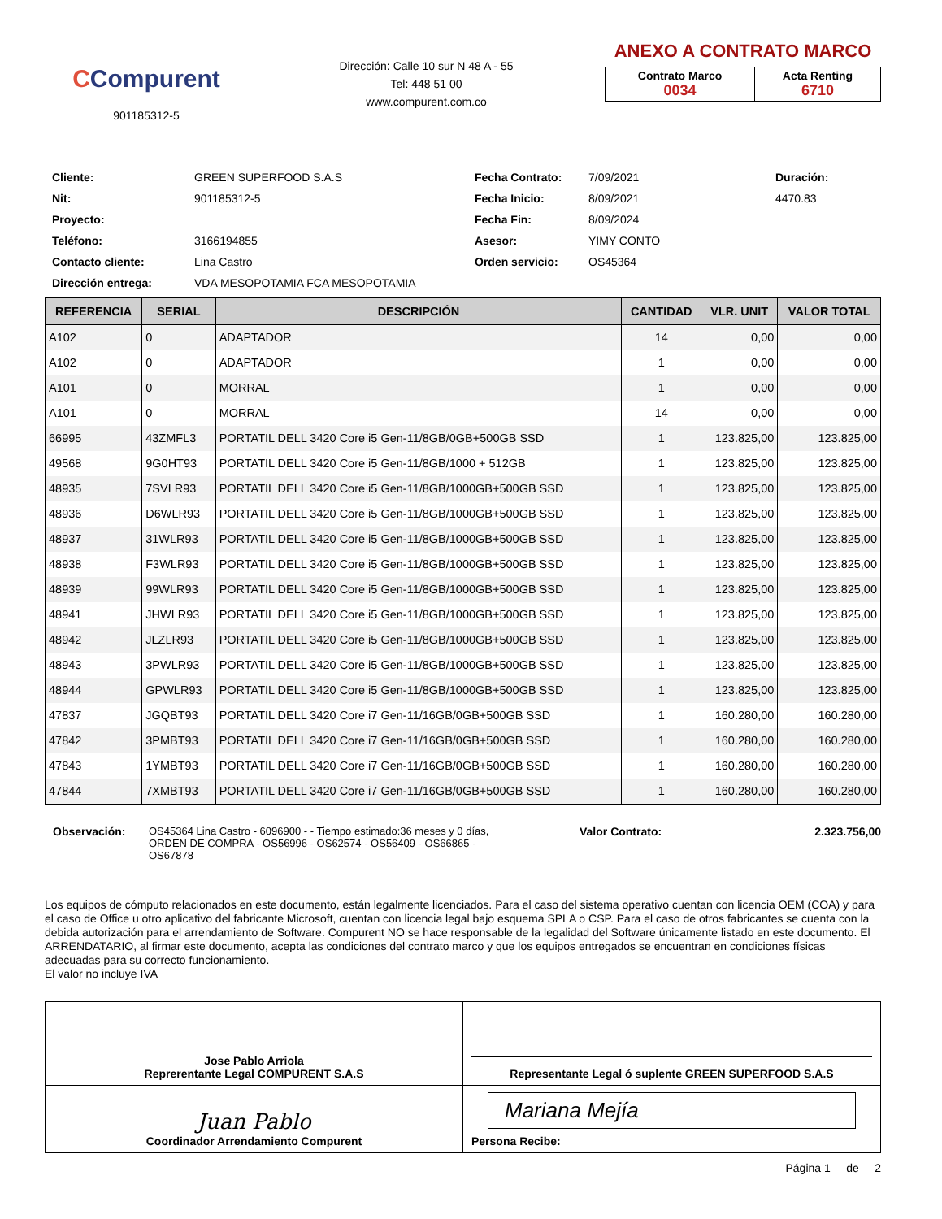CCompurent
901185312-5
Dirección: Calle 10 sur N 48 A - 55
Tel: 448 51 00
www.compurent.com.co
ANEXO A CONTRATO MARCO
| Contrato Marco 0034 | Acta Renting 6710 |
Cliente:
GREEN SUPERFOOD S.A.S
Fecha Contrato:
7/09/2021
Duración:
Nit:
901185312-5
Fecha Inicio:
8/09/2021
4470.83
Proyecto:
Fecha Fin:
8/09/2024
Teléfono:
3166194855
Asesor:
YIMY CONTO
Contacto cliente:
Lina Castro
Orden servicio:
OS45364
Dirección entrega:
VDA MESOPOTAMIA FCA MESOPOTAMIA
| REFERENCIA | SERIAL | DESCRIPCIÓN | CANTIDAD | VLR. UNIT | VALOR TOTAL |
| --- | --- | --- | --- | --- | --- |
| A102 | 0 | ADAPTADOR | 14 | 0,00 | 0,00 |
| A102 | 0 | ADAPTADOR | 1 | 0,00 | 0,00 |
| A101 | 0 | MORRAL | 1 | 0,00 | 0,00 |
| A101 | 0 | MORRAL | 14 | 0,00 | 0,00 |
| 66995 | 43ZMFL3 | PORTATIL DELL 3420 Core i5 Gen-11/8GB/0GB+500GB SSD | 1 | 123.825,00 | 123.825,00 |
| 49568 | 9G0HT93 | PORTATIL DELL 3420 Core i5 Gen-11/8GB/1000 + 512GB | 1 | 123.825,00 | 123.825,00 |
| 48935 | 7SVLR93 | PORTATIL DELL 3420 Core i5 Gen-11/8GB/1000GB+500GB SSD | 1 | 123.825,00 | 123.825,00 |
| 48936 | D6WLR93 | PORTATIL DELL 3420 Core i5 Gen-11/8GB/1000GB+500GB SSD | 1 | 123.825,00 | 123.825,00 |
| 48937 | 31WLR93 | PORTATIL DELL 3420 Core i5 Gen-11/8GB/1000GB+500GB SSD | 1 | 123.825,00 | 123.825,00 |
| 48938 | F3WLR93 | PORTATIL DELL 3420 Core i5 Gen-11/8GB/1000GB+500GB SSD | 1 | 123.825,00 | 123.825,00 |
| 48939 | 99WLR93 | PORTATIL DELL 3420 Core i5 Gen-11/8GB/1000GB+500GB SSD | 1 | 123.825,00 | 123.825,00 |
| 48941 | JHWLR93 | PORTATIL DELL 3420 Core i5 Gen-11/8GB/1000GB+500GB SSD | 1 | 123.825,00 | 123.825,00 |
| 48942 | JLZLR93 | PORTATIL DELL 3420 Core i5 Gen-11/8GB/1000GB+500GB SSD | 1 | 123.825,00 | 123.825,00 |
| 48943 | 3PWLR93 | PORTATIL DELL 3420 Core i5 Gen-11/8GB/1000GB+500GB SSD | 1 | 123.825,00 | 123.825,00 |
| 48944 | GPWLR93 | PORTATIL DELL 3420 Core i5 Gen-11/8GB/1000GB+500GB SSD | 1 | 123.825,00 | 123.825,00 |
| 47837 | JGQBT93 | PORTATIL DELL 3420 Core i7 Gen-11/16GB/0GB+500GB SSD | 1 | 160.280,00 | 160.280,00 |
| 47842 | 3PMBT93 | PORTATIL DELL 3420 Core i7 Gen-11/16GB/0GB+500GB SSD | 1 | 160.280,00 | 160.280,00 |
| 47843 | 1YMBT93 | PORTATIL DELL 3420 Core i7 Gen-11/16GB/0GB+500GB SSD | 1 | 160.280,00 | 160.280,00 |
| 47844 | 7XMBT93 | PORTATIL DELL 3420 Core i7 Gen-11/16GB/0GB+500GB SSD | 1 | 160.280,00 | 160.280,00 |
Observación: OS45364 Lina Castro - 6096900 - - Tiempo estimado:36 meses y 0 días, ORDEN DE COMPRA - OS56996 - OS62574 - OS56409 - OS66865 - OS67878
Valor Contrato: 2.323.756,00
Los equipos de cómputo relacionados en este documento, están legalmente licenciados. Para el caso del sistema operativo cuentan con licencia OEM (COA) y para el caso de Office u otro aplicativo del fabricante Microsoft, cuentan con licencia legal bajo esquema SPLA o CSP. Para el caso de otros fabricantes se cuenta con la debida autorización para el arrendamiento de Software. Compurent NO se hace responsable de la legalidad del Software únicamente listado en este documento. El ARRENDATARIO, al firmar este documento, acepta las condiciones del contrato marco y que los equipos entregados se encuentran en condiciones físicas adecuadas para su correcto funcionamiento.
El valor no incluye IVA
| Jose Pablo Arriola Reprerentante Legal COMPURENT S.A.S | Representante Legal ó suplente GREEN SUPERFOOD S.A.S |
| Juan Pablo Coordinador Arrendamiento Compurent | Mariana Mejía Persona Recibe: |
Página 1 de 2